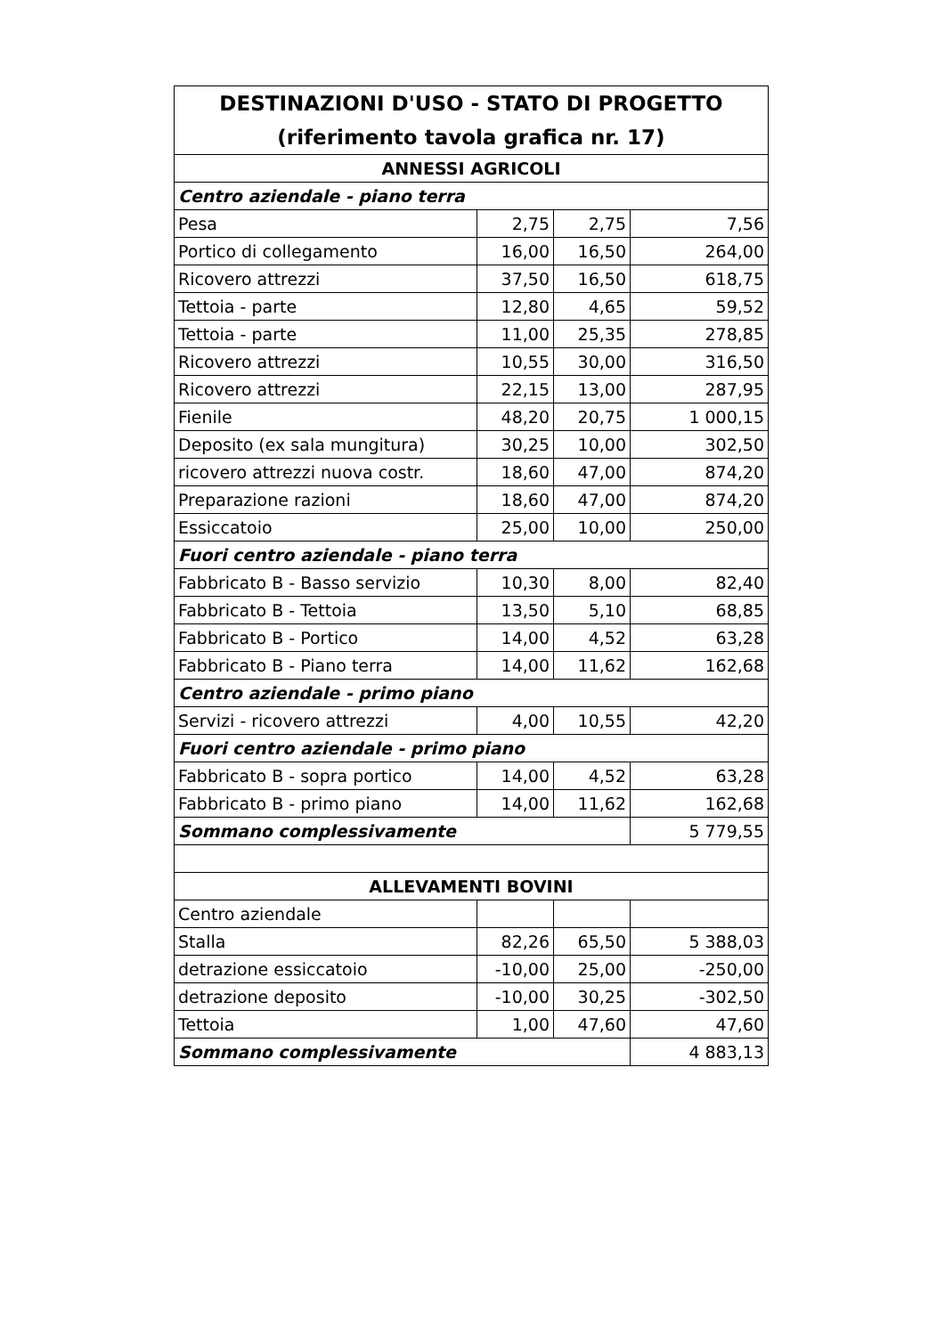| DESTINAZIONI D'USO - STATO DI PROGETTO (riferimento tavola grafica nr. 17) | | | |
| --- | --- | --- | --- |
| ANNESSI AGRICOLI | | | |
| Centro aziendale - piano terra | | | |
| Pesa | 2,75 | 2,75 | 7,56 |
| Portico di collegamento | 16,00 | 16,50 | 264,00 |
| Ricovero attrezzi | 37,50 | 16,50 | 618,75 |
| Tettoia - parte | 12,80 | 4,65 | 59,52 |
| Tettoia - parte | 11,00 | 25,35 | 278,85 |
| Ricovero attrezzi | 10,55 | 30,00 | 316,50 |
| Ricovero attrezzi | 22,15 | 13,00 | 287,95 |
| Fienile | 48,20 | 20,75 | 1 000,15 |
| Deposito (ex sala mungitura) | 30,25 | 10,00 | 302,50 |
| ricovero attrezzi nuova costr. | 18,60 | 47,00 | 874,20 |
| Preparazione razioni | 18,60 | 47,00 | 874,20 |
| Essiccatoio | 25,00 | 10,00 | 250,00 |
| Fuori centro aziendale - piano terra | | | |
| Fabbricato B - Basso servizio | 10,30 | 8,00 | 82,40 |
| Fabbricato B - Tettoia | 13,50 | 5,10 | 68,85 |
| Fabbricato B - Portico | 14,00 | 4,52 | 63,28 |
| Fabbricato B - Piano terra | 14,00 | 11,62 | 162,68 |
| Centro aziendale - primo piano | | | |
| Servizi - ricovero attrezzi | 4,00 | 10,55 | 42,20 |
| Fuori centro aziendale - primo piano | | | |
| Fabbricato B - sopra portico | 14,00 | 4,52 | 63,28 |
| Fabbricato B - primo piano | 14,00 | 11,62 | 162,68 |
| Sommano complessivamente | | | 5 779,55 |
| ALLEVAMENTI BOVINI | | | |
| Centro aziendale | | | |
| Stalla | 82,26 | 65,50 | 5 388,03 |
| detrazione essiccatoio | -10,00 | 25,00 | -250,00 |
| detrazione deposito | -10,00 | 30,25 | -302,50 |
| Tettoia | 1,00 | 47,60 | 47,60 |
| Sommano complessivamente | | | 4 883,13 |